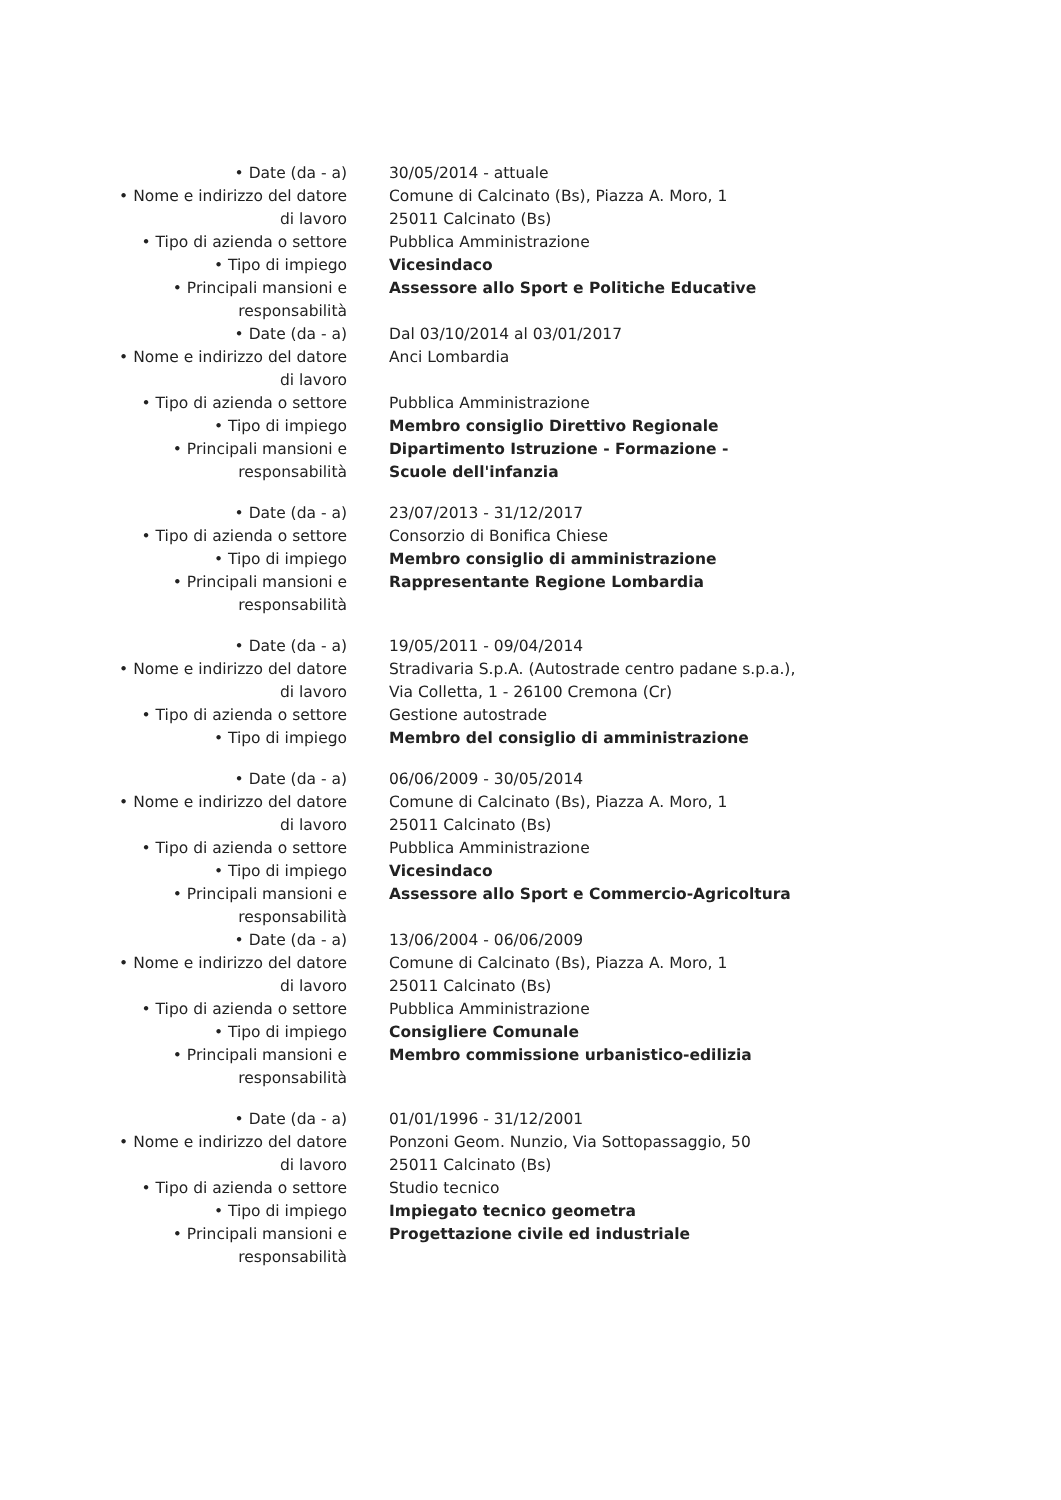| • Date (da - a) | 30/05/2014 - attuale |
| • Nome e indirizzo del datore di lavoro | Comune di Calcinato (Bs), Piazza A. Moro, 1 25011 Calcinato (Bs) |
| • Tipo di azienda o settore | Pubblica Amministrazione |
| • Tipo di impiego | Vicesindaco |
| • Principali mansioni e responsabilità | Assessore allo Sport e Politiche Educative |
| • Date (da - a) | Dal 03/10/2014 al 03/01/2017 |
| • Nome e indirizzo del datore di lavoro | Anci Lombardia |
| • Tipo di azienda o settore | Pubblica Amministrazione |
| • Tipo di impiego | Membro consiglio Direttivo Regionale |
| • Principali mansioni e responsabilità | Dipartimento Istruzione - Formazione - Scuole dell'infanzia |
| • Date (da - a) | 23/07/2013 - 31/12/2017 |
| • Tipo di azienda o settore | Consorzio di Bonifica Chiese |
| • Tipo di impiego | Membro consiglio di amministrazione |
| • Principali mansioni e responsabilità | Rappresentante Regione Lombardia |
| • Date (da - a) | 19/05/2011 - 09/04/2014 |
| • Nome e indirizzo del datore di lavoro | Stradivaria S.p.A. (Autostrade centro padane s.p.a.), Via Colletta, 1 - 26100 Cremona (Cr) |
| • Tipo di azienda o settore | Gestione autostrade |
| • Tipo di impiego | Membro del consiglio di amministrazione |
| • Date (da - a) | 06/06/2009 - 30/05/2014 |
| • Nome e indirizzo del datore di lavoro | Comune di Calcinato (Bs), Piazza A. Moro, 1 25011 Calcinato (Bs) |
| • Tipo di azienda o settore | Pubblica Amministrazione |
| • Tipo di impiego | Vicesindaco |
| • Principali mansioni e responsabilità | Assessore allo Sport e Commercio-Agricoltura |
| • Date (da - a) | 13/06/2004 - 06/06/2009 |
| • Nome e indirizzo del datore di lavoro | Comune di Calcinato (Bs), Piazza A. Moro, 1 25011 Calcinato (Bs) |
| • Tipo di azienda o settore | Pubblica Amministrazione |
| • Tipo di impiego | Consigliere Comunale |
| • Principali mansioni e responsabilità | Membro commissione urbanistico-edilizia |
| • Date (da - a) | 01/01/1996 - 31/12/2001 |
| • Nome e indirizzo del datore di lavoro | Ponzoni Geom. Nunzio, Via Sottopassaggio, 50 25011 Calcinato (Bs) |
| • Tipo di azienda o settore | Studio tecnico |
| • Tipo di impiego | Impiegato tecnico geometra |
| • Principali mansioni e responsabilità | Progettazione civile ed industriale |